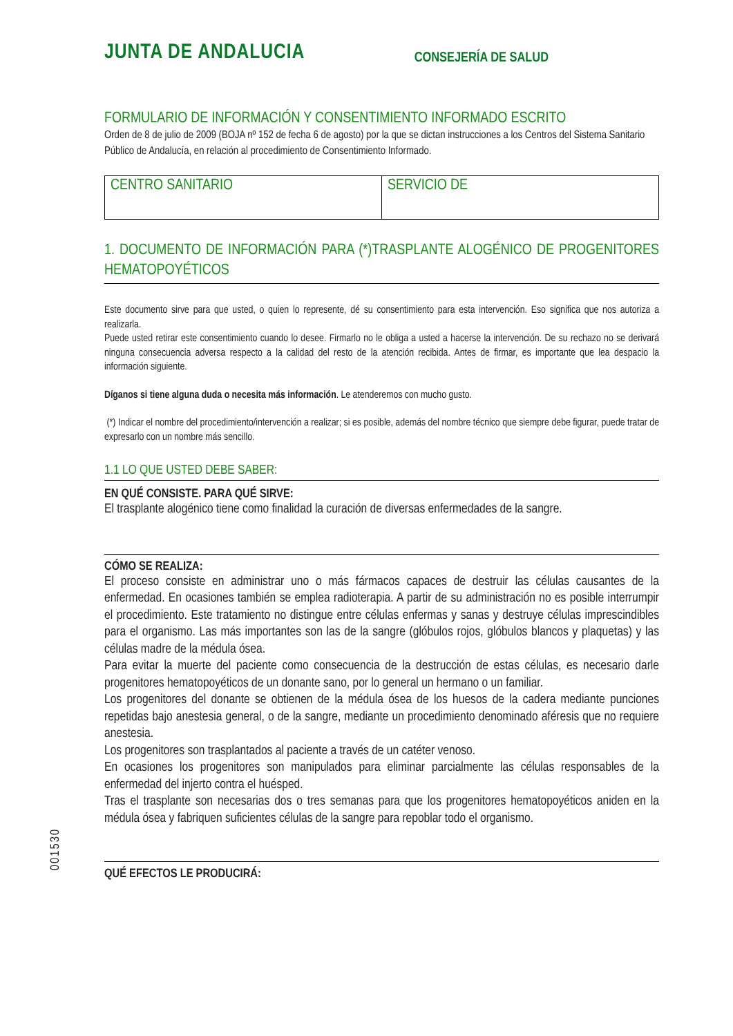JUNTA DE ANDALUCIA CONSEJERÍA DE SALUD
FORMULARIO DE INFORMACIÓN Y CONSENTIMIENTO INFORMADO ESCRITO
Orden de 8 de julio de 2009 (BOJA nº 152 de fecha 6 de agosto) por la que se dictan instrucciones a los Centros del Sistema Sanitario Público de Andalucía, en relación al procedimiento de Consentimiento Informado.
| CENTRO SANITARIO | SERVICIO DE |
1. DOCUMENTO DE INFORMACIÓN PARA (*)TRASPLANTE ALOGÉNICO DE PROGENITORES HEMATOPOYÉTICOS
Este documento sirve para que usted, o quien lo represente, dé su consentimiento para esta intervención. Eso significa que nos autoriza a realizarla.
Puede usted retirar este consentimiento cuando lo desee. Firmarlo no le obliga a usted a hacerse la intervención. De su rechazo no se derivará ninguna consecuencia adversa respecto a la calidad del resto de la atención recibida. Antes de firmar, es importante que lea despacio la información siguiente.
Díganos si tiene alguna duda o necesita más información. Le atenderemos con mucho gusto.
(*) Indicar el nombre del procedimiento/intervención a realizar; si es posible, además del nombre técnico que siempre debe figurar, puede tratar de expresarlo con un nombre más sencillo.
1.1 LO QUE USTED DEBE SABER:
EN QUÉ CONSISTE. PARA QUÉ SIRVE:
El trasplante alogénico tiene como finalidad la curación de diversas enfermedades de la sangre.
CÓMO SE REALIZA:
El proceso consiste en administrar uno o más fármacos capaces de destruir las células causantes de la enfermedad. En ocasiones también se emplea radioterapia. A partir de su administración no es posible interrumpir el procedimiento. Este tratamiento no distingue entre células enfermas y sanas y destruye células imprescindibles para el organismo. Las más importantes son las de la sangre (glóbulos rojos, glóbulos blancos y plaquetas) y las células madre de la médula ósea.
Para evitar la muerte del paciente como consecuencia de la destrucción de estas células, es necesario darle progenitores hematopoyéticos de un donante sano, por lo general un hermano o un familiar.
Los progenitores del donante se obtienen de la médula ósea de los huesos de la cadera mediante punciones repetidas bajo anestesia general, o de la sangre, mediante un procedimiento denominado aféresis que no requiere anestesia.
Los progenitores son trasplantados al paciente a través de un catéter venoso.
En ocasiones los progenitores son manipulados para eliminar parcialmente las células responsables de la enfermedad del injerto contra el huésped.
Tras el trasplante son necesarias dos o tres semanas para que los progenitores hematopoyéticos aniden en la médula ósea y fabriquen suficientes células de la sangre para repoblar todo el organismo.
QUÉ EFECTOS LE PRODUCIRÁ:
001530